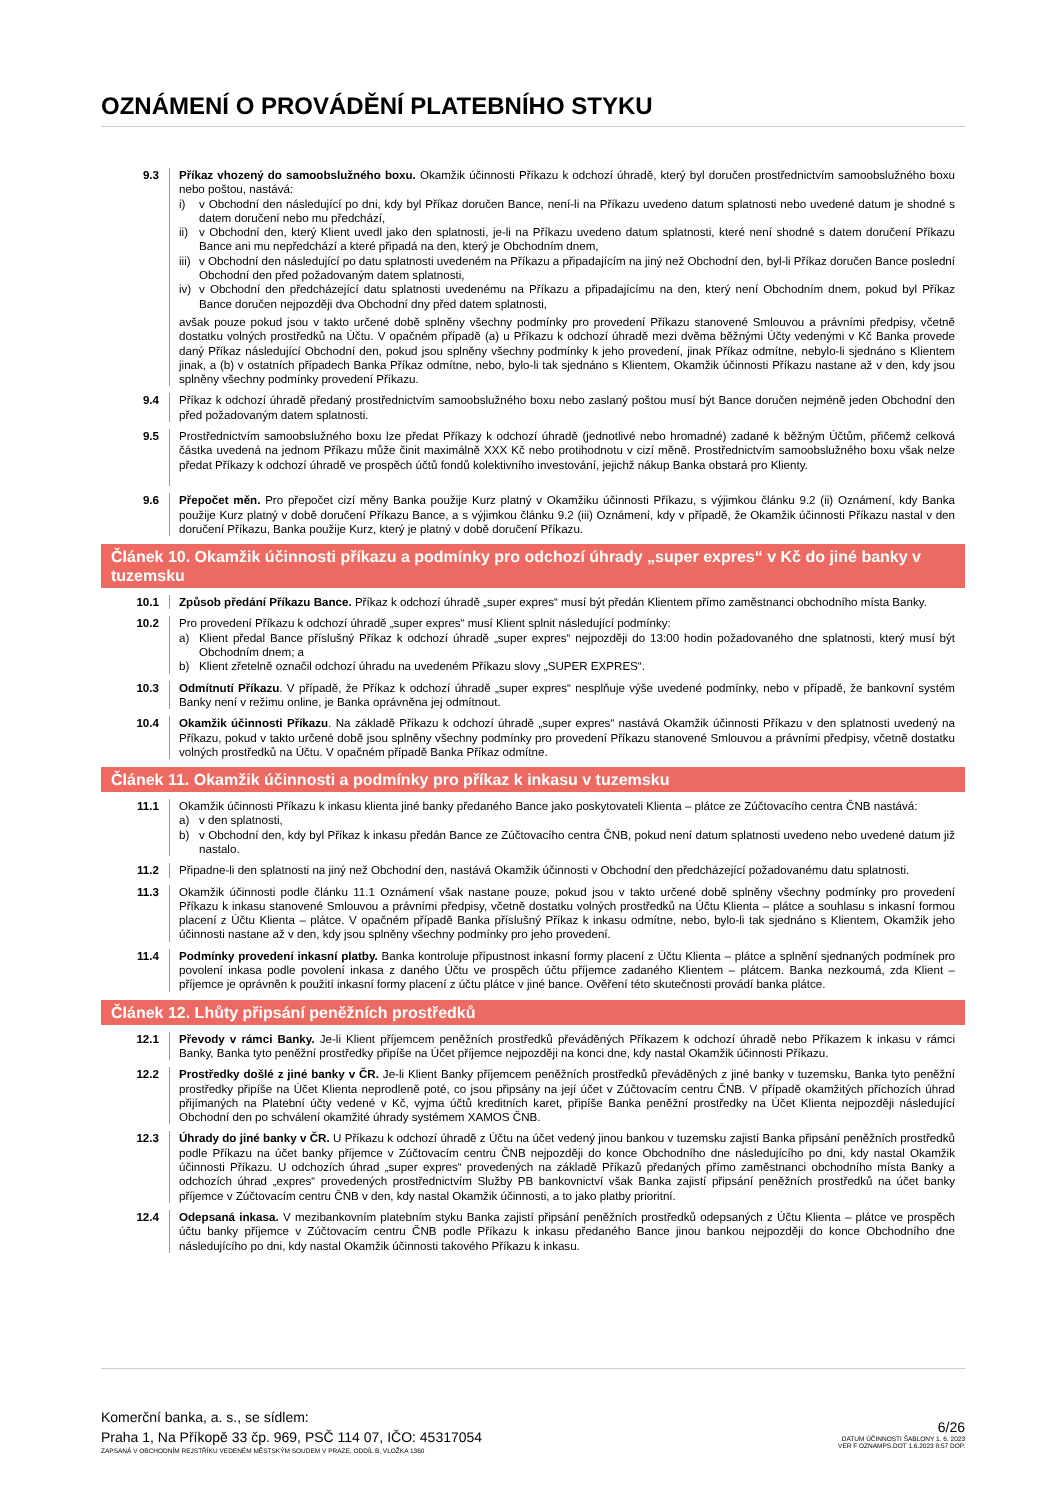OZNÁMENÍ O PROVÁDĚNÍ PLATEBNÍHO STYKU
9.3 Příkaz vhozený do samoobslužného boxu. Okamžik účinnosti Příkazu k odchozí úhradě, který byl doručen prostřednictvím samoobslužného boxu nebo poštou, nastává:
i) v Obchodní den následující po dni, kdy byl Příkaz doručen Bance, není-li na Příkazu uvedeno datum splatnosti nebo uvedené datum je shodné s datem doručení nebo mu předchází,
ii) v Obchodní den, který Klient uvedl jako den splatnosti, je-li na Příkazu uvedeno datum splatnosti, které není shodné s datem doručení Příkazu Bance ani mu nepředchází a které připadá na den, který je Obchodním dnem,
iii) v Obchodní den následující po datu splatnosti uvedeném na Příkazu a připadajícím na jiný než Obchodní den, byl-li Příkaz doručen Bance poslední Obchodní den před požadovaným datem splatnosti,
iv) v Obchodní den předcházející datu splatnosti uvedenému na Příkazu a připadajícímu na den, který není Obchodním dnem, pokud byl Příkaz Bance doručen nejpozději dva Obchodní dny před datem splatnosti,
avšak pouze pokud jsou v takto určené době splněny všechny podmínky pro provedení Příkazu stanovené Smlouvou a právními předpisy, včetně dostatku volných prostředků na Účtu. V opačném případě (a) u Příkazu k odchozí úhradě mezi dvěma běžnými Účty vedenými v Kč Banka provede daný Příkaz následující Obchodní den, pokud jsou splněny všechny podmínky k jeho provedení, jinak Příkaz odmítne, nebylo-li sjednáno s Klientem jinak, a (b) v ostatních případech Banka Příkaz odmítne, nebo, bylo-li tak sjednáno s Klientem, Okamžik účinnosti Příkazu nastane až v den, kdy jsou splněny všechny podmínky provedení Příkazu.
9.4 Příkaz k odchozí úhradě předaný prostřednictvím samoobslužného boxu nebo zaslaný poštou musí být Bance doručen nejméně jeden Obchodní den před požadovaným datem splatnosti.
9.5 Prostřednictvím samoobslužného boxu lze předat Příkazy k odchozí úhradě (jednotlivé nebo hromadné) zadané k běžným Účtům, přičemž celková částka uvedená na jednom Příkazu může činit maximálně XXX Kč nebo protihodnotu v cizí měně. Prostřednictvím samoobslužného boxu však nelze předat Příkazy k odchozí úhradě ve prospěch účtů fondů kolektivního investování, jejichž nákup Banka obstará pro Klienty.
9.6 Přepočet měn. Pro přepočet cizí měny Banka použije Kurz platný v Okamžiku účinnosti Příkazu, s výjimkou článku 9.2 (ii) Oznámení, kdy Banka použije Kurz platný v době doručení Příkazu Bance, a s výjimkou článku 9.2 (iii) Oznámení, kdy v případě, že Okamžik účinnosti Příkazu nastal v den doručení Příkazu, Banka použije Kurz, který je platný v době doručení Příkazu.
Článek 10. Okamžik účinnosti příkazu a podmínky pro odchozí úhrady „super expres“ v Kč do jiné banky v tuzemsku
10.1 Způsob předání Příkazu Bance. Příkaz k odchozí úhradě „super expres“ musí být předán Klientem přímo zaměstnanci obchodního místa Banky.
10.2 Pro provedení Příkazu k odchozí úhradě „super expres“ musí Klient splnit následující podmínky:
a) Klient předal Bance příslušný Příkaz k odchozí úhradě „super expres“ nejpozději do 13:00 hodin požadovaného dne splatnosti, který musí být Obchodním dnem; a
b) Klient zřetelně označil odchozí úhradu na uvedeném Příkazu slovy „SUPER EXPRES“.
10.3 Odmítnutí Příkazu. V případě, že Příkaz k odchozí úhradě „super expres“ nesplňuje výše uvedené podmínky, nebo v případě, že bankovní systém Banky není v režimu online, je Banka oprávněna jej odmítnout.
10.4 Okamžik účinnosti Příkazu. Na základě Příkazu k odchozí úhradě „super expres“ nastává Okamžik účinnosti Příkazu v den splatnosti uvedený na Příkazu, pokud v takto určené době jsou splněny všechny podmínky pro provedení Příkazu stanovené Smlouvou a právními předpisy, včetně dostatku volných prostředků na Účtu. V opačném případě Banka Příkaz odmítne.
Článek 11. Okamžik účinnosti a podmínky pro příkaz k inkasu v tuzemsku
11.1 Okamžik účinnosti Příkazu k inkasu klienta jiné banky předaného Bance jako poskytovateli Klienta – plátce ze Zúčtovacího centra ČNB nastává:
a) v den splatnosti,
b) v Obchodní den, kdy byl Příkaz k inkasu předán Bance ze Zúčtovacího centra ČNB, pokud není datum splatnosti uvedeno nebo uvedené datum již nastalo.
11.2 Připadne-li den splatnosti na jiný než Obchodní den, nastává Okamžik účinnosti v Obchodní den předcházející požadovanému datu splatnosti.
11.3 Okamžik účinnosti podle článku 11.1 Oznámení však nastane pouze, pokud jsou v takto určené době splněny všechny podmínky pro provedení Příkazu k inkasu stanovené Smlouvou a právními předpisy, včetně dostatku volných prostředků na Účtu Klienta – plátce a souhlasu s inkasní formou placení z Účtu Klienta – plátce. V opačném případě Banka příslušný Příkaz k inkasu odmítne, nebo, bylo-li tak sjednáno s Klientem, Okamžik jeho účinnosti nastane až v den, kdy jsou splněny všechny podmínky pro jeho provedení.
11.4 Podmínky provedení inkasní platby. Banka kontroluje přípustnost inkasní formy placení z Účtu Klienta – plátce a splnění sjednaných podmínek pro povolení inkasa podle povolení inkasa z daného Účtu ve prospěch účtu příjemce zadaného Klientem – plátcem. Banka nezkoumá, zda Klient – příjemce je oprávněn k použití inkasní formy placení z účtu plátce v jiné bance. Ověření této skutečnosti provádí banka plátce.
Článek 12. Lhůty připsání peněžních prostředků
12.1 Převody v rámci Banky. Je-li Klient příjemcem peněžních prostředků převáděných Příkazem k odchozí úhradě nebo Příkazem k inkasu v rámci Banky, Banka tyto peněžní prostředky připíše na Účet příjemce nejpozději na konci dne, kdy nastal Okamžik účinnosti Příkazu.
12.2 Prostředky došlé z jiné banky v ČR. Je-li Klient Banky příjemcem peněžních prostředků převáděných z jiné banky v tuzemsku, Banka tyto peněžní prostředky připíše na Účet Klienta neprodleně poté, co jsou připsány na její účet v Zúčtovacím centru ČNB. V případě okamžitých příchozích úhrad přijímaných na Platební účty vedené v Kč, vyjma účtů kreditních karet, připíše Banka peněžní prostředky na Účet Klienta nejpozději následující Obchodní den po schválení okamžité úhrady systémem XAMOS ČNB.
12.3 Úhrady do jiné banky v ČR. U Příkazu k odchozí úhradě z Účtu na účet vedený jinou bankou v tuzemsku zajistí Banka připsání peněžních prostředků podle Příkazu na účet banky příjemce v Zúčtovacím centru ČNB nejpozději do konce Obchodního dne následujícího po dni, kdy nastal Okamžik účinnosti Příkazu. U odchozích úhrad „super expres“ provedených na základě Příkazů předaných přímo zaměstnanci obchodního místa Banky a odchozích úhrad „expres“ provedených prostřednictvím Služby PB bankovnictví však Banka zajistí připsání peněžních prostředků na účet banky příjemce v Zúčtovacím centru ČNB v den, kdy nastal Okamžik účinnosti, a to jako platby prioritní.
12.4 Odepsaná inkasa. V mezibankovním platebním styku Banka zajistí připsání peněžních prostředků odepsaných z Účtu Klienta – plátce ve prospěch účtu banky příjemce v Zúčtovacím centru ČNB podle Příkazu k inkasu předaného Bance jinou bankou nejpozději do konce Obchodního dne následujícího po dni, kdy nastal Okamžik účinnosti takového Příkazu k inkasu.
Komerční banka, a. s., se sídlem:
Praha 1, Na Příkopě 33 čp. 969, PSČ 114 07, IČO: 45317054
ZAPSANÁ V OBCHODNÍM REJSTŘÍKU VEDENÉM MĚSTSKÝM SOUDEM V PRAZE, ODDÍL B, VLOŽKA 1360
6/26
DATUM ÚČINNOSTI ŠABLONY 1. 6. 2023
VER F OZNAMPS.DOT 1.6.2023 8:57 DOP.